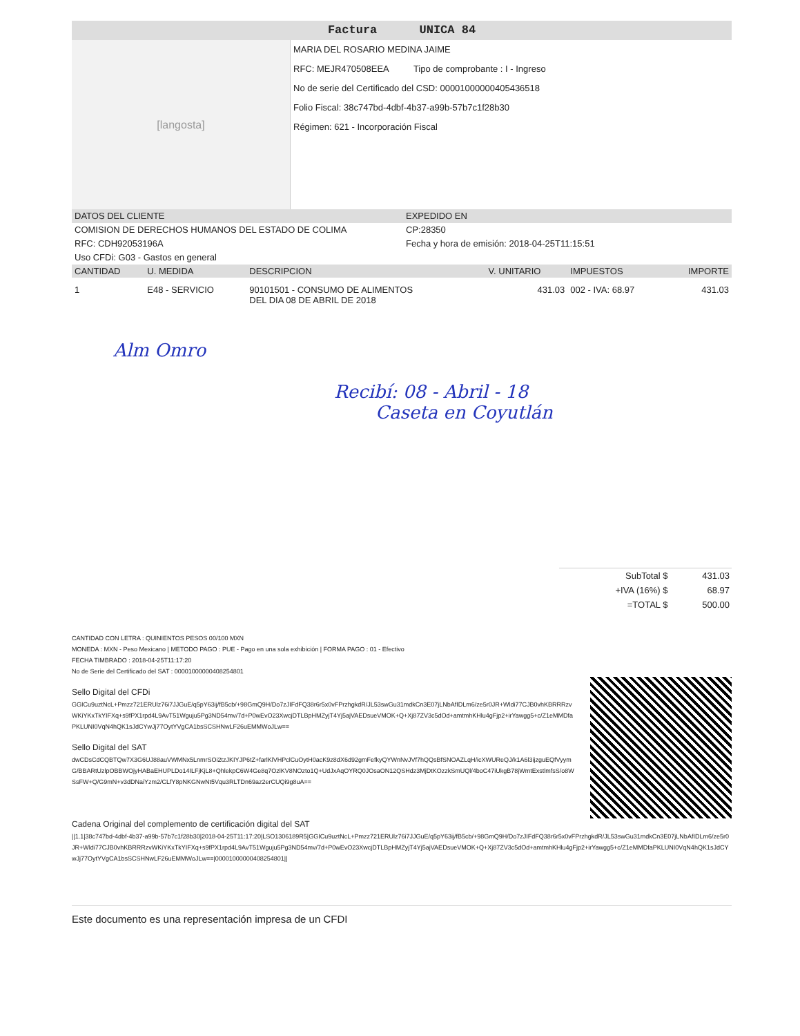Factura UNICA 84
[langosta]
MARIA DEL ROSARIO MEDINA JAIME
RFC: MEJR470508EEA Tipo de comprobante : I - Ingreso
No de serie del Certificado del CSD: 00001000000405436518
Folio Fiscal: 38c747bd-4dbf-4b37-a99b-57b7c1f28b30
Régimen: 621 - Incorporación Fiscal
DATOS DEL CLIENTE EXPEDIDO EN
COMISION DE DERECHOS HUMANOS DEL ESTADO DE COLIMA
RFC: CDH92053196A
Uso CFDi: G03 - Gastos en general
CP:28350
Fecha y hora de emisión: 2018-04-25T11:15:51
| CANTIDAD | U. MEDIDA | DESCRIPCION | V. UNITARIO | IMPUESTOS | IMPORTE |
| --- | --- | --- | --- | --- | --- |
| 1 | E48 - SERVICIO | 90101501 - CONSUMO DE ALIMENTOS DEL DIA 08 DE ABRIL DE 2018 | 431.03 | 002 - IVA: 68.97 | 431.03 |
Alm Omro
Recibí: 08 - Abril - 18
Caseta en Coyutlán
| SubTotal $ | 431.03 |
| +IVA (16%) $ | 68.97 |
| =TOTAL $ | 500.00 |
CANTIDAD CON LETRA : QUINIENTOS PESOS 00/100 MXN
MONEDA : MXN - Peso Mexicano | METODO PAGO : PUE - Pago en una sola exhibición | FORMA PAGO : 01 - Efectivo
FECHA TIMBRADO : 2018-04-25T11:17:20
No de Serie del Certificado del SAT : 00001000000408254801
Sello Digital del CFDi
GGICu9uztNcL+Pmzz721ERUlz76i7JJGuE/q5pY63ij/fB5cb/+98GmQ9H/Do7zJIFdFQ38r6r5x0vFPrzhgkdR/JL53swGu31mdkCn3E07jLNbAfIDLm6/ze5r0JR+Wldi77CJB0vhKBRRRzvWKiYKxTkYIFXq+s9fPX1rpd4L9AvT51Wguju5Pg3ND54mv/7d+P0wEvO23XwcjDTLBpHMZyjT4Yj5ajVAEDsueVMOK+Q+Xj87ZV3c5dOd+amtmhKHlu4gFjp2+irYawgg5+c/Z1eMMDfaPKLUNI0VqN4hQK1sJdCYwJj77OytYVgCA1bsSCSHNwLF26uEMMWoJLw==
Sello Digital del SAT
dwCDsCdCQBTQw7X3G6UJ88auVWMNx5LnmrSOi2tzJKIYJP6tZ+farlKlVHPclCuOytH0acK9z8dX6d92gmFefkyQYWnNvJVf7hQQsBfSNOAZLqH/icXWUReQJ/k1A6l3ijzguEQfVyymG/BBARtUzlpOBBWOjyHABaEHUPLDo14ILFjKjL8+QhlekpC6W4Ge8q7OzlKV8NOzto1Q+UdJxAqOYRQ0JOsaON12QSHdz3MjDtKOzzkSmUQl/4boC47iUkgB78jWmtExstlmfsS/o8WSsFW+Q/G9mN+v3dDNaiYzm2/CLfY8pNKGNwNt5Vqu3RLTDn69az2erCUQi9g8uA==
Cadena Original del complemento de certificación digital del SAT
||1.1|38c747bd-4dbf-4b37-a99b-57b7c1f28b30|2018-04-25T11:17:20|LSO1306189R5|GGICu9uztNcL+Pmzz721ERUlz76i7JJGuE/q5pY63ij/fB5cb/+98GmQ9H/Do7zJIFdFQ38r6r5x0vFPrzhgkdR/JL53swGu31mdkCn3E07jLNbAfIDLm6/ze5r0JR+Wldi77CJB0vhKBRRRzvWKiYKxTkYIFXq+s9fPX1rpd4L9AvT51Wguju5Pg3ND54mv/7d+P0wEvO23XwcjDTLBpHMZyjT4Yj5ajVAEDsueVMOK+Q+Xj87ZV3c5dOd+amtmhKHlu4gFjp2+irYawgg5+c/Z1eMMDfaPKLUNI0VqN4hQK1sJdCYwJj77OytYVgCA1bsSCSHNwLF26uEMMWoJLw==|00001000000408254801||
Este documento es una representación impresa de un CFDI